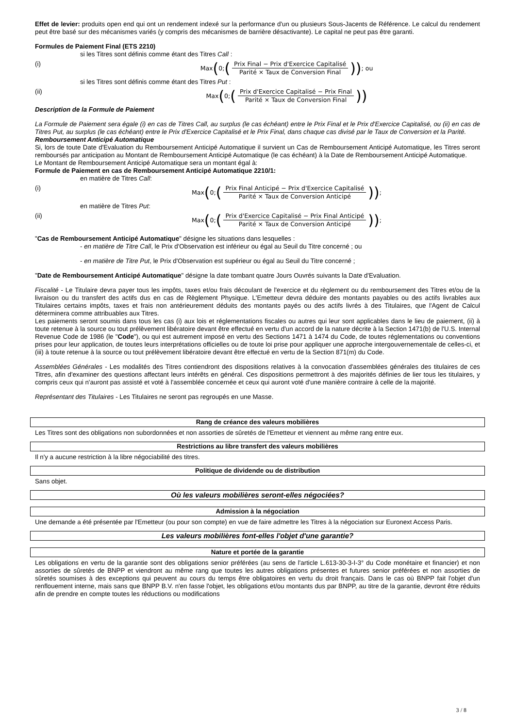Effet de levier: produits open end qui ont un rendement indexé sur la performance d'un ou plusieurs Sous-Jacents de Référence. Le calcul du rendement peut être basé sur des mécanismes variés (y compris des mécanismes de barrière désactivante). Le capital ne peut pas être garanti.
Formules de Paiement Final (ETS 2210)
si les Titres sont définis comme étant des Titres Call :
(i)
Max (0; (Prix Final − Prix d'Exercice Capitalisé Parité × Taux de Conversion Final)); ou
si les Titres sont définis comme étant des Titres Put :
(ii)
Max (0; (Prix d'Exercice Capitalisé − Prix Final Parité × Taux de Conversion Final))
Description de la Formule de Paiement
La Formule de Paiement sera égale (i) en cas de Titres Call, au surplus (le cas échéant) entre le Prix Final et le Prix d'Exercice Capitalisé, ou (ii) en cas de Titres Put, au surplus (le cas échéant) entre le Prix d'Exercice Capitalisé et le Prix Final, dans chaque cas divisé par le Taux de Conversion et la Parité.
Remboursement Anticipé Automatique
Si, lors de toute Date d'Evaluation du Remboursement Anticipé Automatique il survient un Cas de Remboursement Anticipé Automatique, les Titres seront remboursés par anticipation au Montant de Remboursement Anticipé Automatique (le cas échéant) à la Date de Remboursement Anticipé Automatique.
Le Montant de Remboursement Anticipé Automatique sera un montant égal à:
Formule de Paiement en cas de Remboursement Anticipé Automatique 2210/1:
en matière de Titres Call:
(i)
Max (0; (Prix Final Anticipé − Prix d'Exercice Capitalisé Parité × Taux de Conversion Anticipé)) ;
en matière de Titres Put:
(ii)
Max (0; (Prix d'Exercice Capitalisé − Prix Final Anticipé Parité × Taux de Conversion Anticipé)) ;
"Cas de Remboursement Anticipé Automatique" désigne les situations dans lesquelles :
- en matière de Titre Call, le Prix d'Observation est inférieur ou égal au Seuil du Titre concerné ; ou
- en matière de Titre Put, le Prix d'Observation est supérieur ou égal au Seuil du Titre concerné ;
"Date de Remboursement Anticipé Automatique" désigne la date tombant quatre Jours Ouvrés suivants la Date d'Evaluation.
Fiscalité - Le Titulaire devra payer tous les impôts, taxes et/ou frais découlant de l'exercice et du règlement ou du remboursement des Titres et/ou de la livraison ou du transfert des actifs dus en cas de Règlement Physique. L'Emetteur devra déduire des montants payables ou des actifs livrables aux Titulaires certains impôts, taxes et frais non antérieurement déduits des montants payés ou des actifs livrés à des Titulaires, que l'Agent de Calcul déterminera comme attribuables aux Titres.
Les paiements seront soumis dans tous les cas (i) aux lois et réglementations fiscales ou autres qui leur sont applicables dans le lieu de paiement, (ii) à toute retenue à la source ou tout prélèvement libératoire devant être effectué en vertu d'un accord de la nature décrite à la Section 1471(b) de l'U.S. Internal Revenue Code de 1986 (le "Code"), ou qui est autrement imposé en vertu des Sections 1471 à 1474 du Code, de toutes réglementations ou conventions prises pour leur application, de toutes leurs interprétations officielles ou de toute loi prise pour appliquer une approche intergouvernementale de celles-ci, et (iii) à toute retenue à la source ou tout prélèvement libératoire devant être effectué en vertu de la Section 871(m) du Code.
Assemblées Générales - Les modalités des Titres contiendront des dispositions relatives à la convocation d'assemblées générales des titulaires de ces Titres, afin d'examiner des questions affectant leurs intérêts en général. Ces dispositions permettront à des majorités définies de lier tous les titulaires, y compris ceux qui n'auront pas assisté et voté à l'assemblée concernée et ceux qui auront voté d'une manière contraire à celle de la majorité.
Représentant des Titulaires - Les Titulaires ne seront pas regroupés en une Masse.
Rang de créance des valeurs mobilières
Les Titres sont des obligations non subordonnées et non assorties de sûretés de l'Emetteur et viennent au même rang entre eux.
Restrictions au libre transfert des valeurs mobilières
Il n'y a aucune restriction à la libre négociabilité des titres.
Politique de dividende ou de distribution
Sans objet.
Où les valeurs mobilières seront-elles négociées?
Admission à la négociation
Une demande a été présentée par l'Emetteur (ou pour son compte) en vue de faire admettre les Titres à la négociation sur Euronext Access Paris.
Les valeurs mobilières font-elles l'objet d'une garantie?
Nature et portée de la garantie
Les obligations en vertu de la garantie sont des obligations senior préférées (au sens de l'article L.613-30-3-I-3° du Code monétaire et financier) et non assorties de sûretés de BNPP et viendront au même rang que toutes les autres obligations présentes et futures senior préférées et non assorties de sûretés soumises à des exceptions qui peuvent au cours du temps être obligatoires en vertu du droit français. Dans le cas où BNPP fait l'objet d'un renflouement interne, mais sans que BNPP B.V. n'en fasse l'objet, les obligations et/ou montants dus par BNPP, au titre de la garantie, devront être réduits afin de prendre en compte toutes les réductions ou modifications
3 / 8